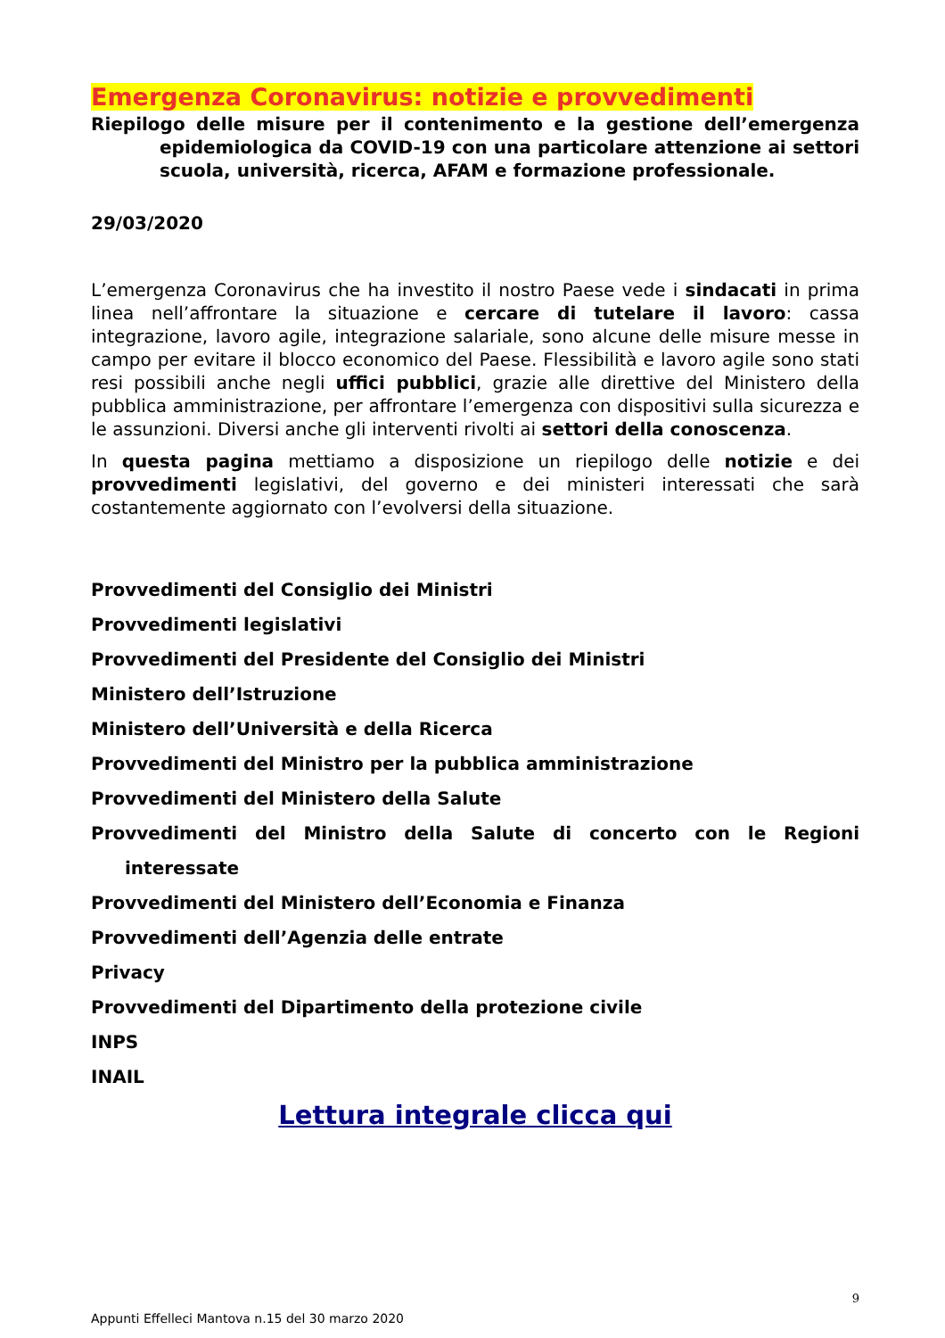Emergenza Coronavirus: notizie e provvedimenti
Riepilogo delle misure per il contenimento e la gestione dell’emergenza epidemiologica da COVID-19 con una particolare attenzione ai settori scuola, università, ricerca, AFAM e formazione professionale.
29/03/2020
L’emergenza Coronavirus che ha investito il nostro Paese vede i sindacati in prima linea nell’affrontare la situazione e cercare di tutelare il lavoro: cassa integrazione, lavoro agile, integrazione salariale, sono alcune delle misure messe in campo per evitare il blocco economico del Paese. Flessibilità e lavoro agile sono stati resi possibili anche negli uffici pubblici, grazie alle direttive del Ministero della pubblica amministrazione, per affrontare l’emergenza con dispositivi sulla sicurezza e le assunzioni. Diversi anche gli interventi rivolti ai settori della conoscenza.
In questa pagina mettiamo a disposizione un riepilogo delle notizie e dei provvedimenti legislativi, del governo e dei ministeri interessati che sarà costantemente aggiornato con l’evolversi della situazione.
Provvedimenti del Consiglio dei Ministri
Provvedimenti legislativi
Provvedimenti del Presidente del Consiglio dei Ministri
Ministero dell’Istruzione
Ministero dell’Università e della Ricerca
Provvedimenti del Ministro per la pubblica amministrazione
Provvedimenti del Ministero della Salute
Provvedimenti del Ministro della Salute di concerto con le Regioni interessate
Provvedimenti del Ministero dell’Economia e Finanza
Provvedimenti dell’Agenzia delle entrate
Privacy
Provvedimenti del Dipartimento della protezione civile
INPS
INAIL
Lettura integrale clicca qui
9
Appunti Effelleci Mantova n.15 del 30 marzo 2020